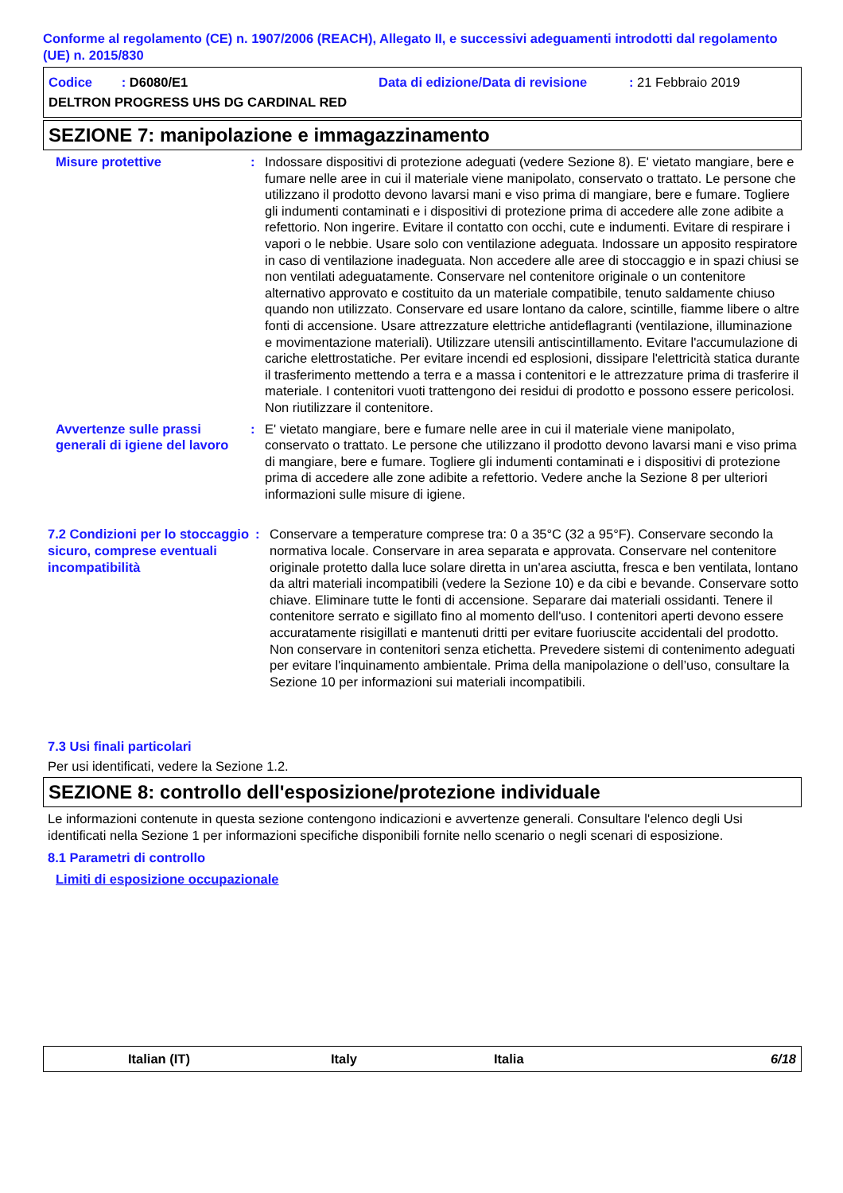Conforme al regolamento (CE) n. 1907/2006 (REACH), Allegato II, e successivi adeguamenti introdotti dal regolamento (UE) n. 2015/830
Codice : D6080/E1 Data di edizione/Data di revisione: 21 Febbraio 2019
DELTRON PROGRESS UHS DG CARDINAL RED
SEZIONE 7: manipolazione e immagazzinamento
Misure protettive : Indossare dispositivi di protezione adeguati (vedere Sezione 8). E' vietato mangiare, bere e fumare nelle aree in cui il materiale viene manipolato, conservato o trattato. Le persone che utilizzano il prodotto devono lavarsi mani e viso prima di mangiare, bere e fumare. Togliere gli indumenti contaminati e i dispositivi di protezione prima di accedere alle zone adibite a refettorio. Non ingerire. Evitare il contatto con occhi, cute e indumenti. Evitare di respirare i vapori o le nebbie. Usare solo con ventilazione adeguata. Indossare un apposito respiratore in caso di ventilazione inadeguata. Non accedere alle aree di stoccaggio e in spazi chiusi se non ventilati adeguatamente. Conservare nel contenitore originale o un contenitore alternativo approvato e costituito da un materiale compatibile, tenuto saldamente chiuso quando non utilizzato. Conservare ed usare lontano da calore, scintille, fiamme libere o altre fonti di accensione. Usare attrezzature elettriche antideflagranti (ventilazione, illuminazione e movimentazione materiali). Utilizzare utensili antiscintillamento. Evitare l'accumulazione di cariche elettrostatiche. Per evitare incendi ed esplosioni, dissipare l'elettricità statica durante il trasferimento mettendo a terra e a massa i contenitori e le attrezzature prima di trasferire il materiale. I contenitori vuoti trattengono dei residui di prodotto e possono essere pericolosi. Non riutilizzare il contenitore.
Avvertenze sulle prassi generali di igiene del lavoro
: E' vietato mangiare, bere e fumare nelle aree in cui il materiale viene manipolato, conservato o trattato. Le persone che utilizzano il prodotto devono lavarsi mani e viso prima di mangiare, bere e fumare. Togliere gli indumenti contaminati e i dispositivi di protezione prima di accedere alle zone adibite a refettorio. Vedere anche la Sezione 8 per ulteriori informazioni sulle misure di igiene.
7.2 Condizioni per lo stoccaggio sicuro, comprese eventuali incompatibilità
: Conservare a temperature comprese tra: 0 a 35°C (32 a 95°F). Conservare secondo la normativa locale. Conservare in area separata e approvata. Conservare nel contenitore originale protetto dalla luce solare diretta in un'area asciutta, fresca e ben ventilata, lontano da altri materiali incompatibili (vedere la Sezione 10) e da cibi e bevande. Conservare sotto chiave. Eliminare tutte le fonti di accensione. Separare dai materiali ossidanti. Tenere il contenitore serrato e sigillato fino al momento dell'uso. I contenitori aperti devono essere accuratamente risigillati e mantenuti dritti per evitare fuoriuscite accidentali del prodotto. Non conservare in contenitori senza etichetta. Prevedere sistemi di contenimento adeguati per evitare l'inquinamento ambientale. Prima della manipolazione o dell’uso, consultare la Sezione 10 per informazioni sui materiali incompatibili.
7.3 Usi finali particolari
Per usi identificati, vedere la Sezione 1.2.
SEZIONE 8: controllo dell'esposizione/protezione individuale
Le informazioni contenute in questa sezione contengono indicazioni e avvertenze generali. Consultare l'elenco degli Usi identificati nella Sezione 1 per informazioni specifiche disponibili fornite nello scenario o negli scenari di esposizione.
8.1 Parametri di controllo
Limiti di esposizione occupazionale
Italian (IT) Italy Italia 6/18